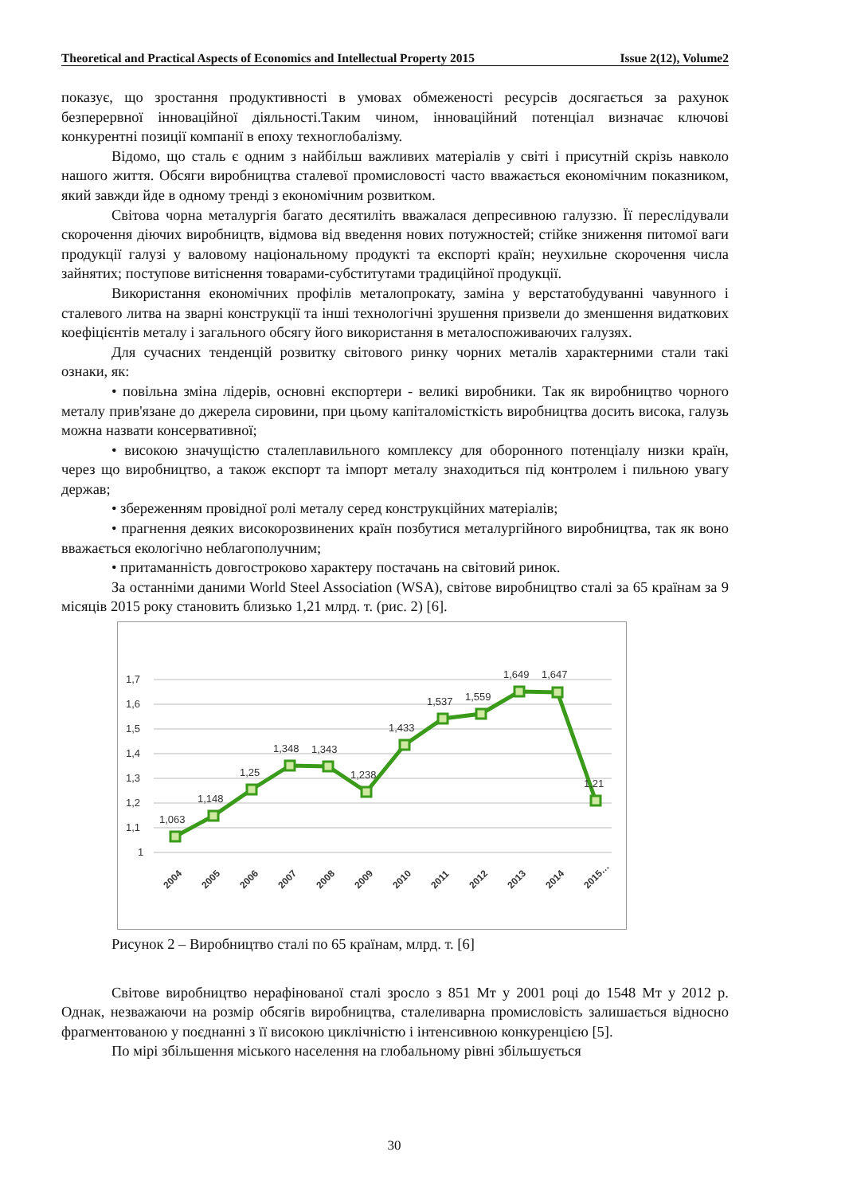Theoretical and Practical Aspects of Economics and Intellectual Property 2015 Issue 2(12), Volume2
показує, що зростання продуктивності в умовах обмеженості ресурсів досягається за рахунок безперервної інноваційної діяльності.Таким чином, інноваційний потенціал визначає ключові конкурентні позиції компанії в епоху техноглобалізму.
Відомо, що сталь є одним з найбільш важливих матеріалів у світі і присутній скрізь навколо нашого життя. Обсяги виробництва сталевої промисловості часто вважається економічним показником, який завжди йде в одному тренді з економічним розвитком.
Світова чорна металургія багато десятиліть вважалася депресивною галуззю. Її переслідували скорочення діючих виробництв, відмова від введення нових потужностей; стійке зниження питомої ваги продукції галузі у валовому національному продукті та експорті країн; неухильне скорочення числа зайнятих; поступове витіснення товарами-субститутами традиційної продукції.
Використання економічних профілів металопрокату, заміна у верстатобудуванні чавунного і сталевого литва на зварні конструкції та інші технологічні зрушення призвели до зменшення видаткових коефіцієнтів металу і загального обсягу його використання в металоспоживаючих галузях.
Для сучасних тенденцій розвитку світового ринку чорних металів характерними стали такі ознаки, як:
• повільна зміна лідерів, основні експортери - великі виробники. Так як виробництво чорного металу прив'язане до джерела сировини, при цьому капіталомісткість виробництва досить висока, галузь можна назвати консервативної;
• високою значущістю сталеплавильного комплексу для оборонного потенціалу низки країн, через що виробництво, а також експорт та імпорт металу знаходиться під контролем і пильною увагу держав;
• збереженням провідної ролі металу серед конструкційних матеріалів;
• прагнення деяких високорозвинених країн позбутися металургійного виробництва, так як воно вважається екологічно неблагополучним;
• притаманність довгостроково характеру постачань на світовий ринок.
За останніми даними World Steel Association (WSA), світове виробництво сталі за 65 країнам за 9 місяців 2015 року становить близько 1,21 млрд. т. (рис. 2) [6].
1,7
1,6
1,5
1,4
1,3
1,2
1,1
1
1,063
1,148
1,25
1,348
1,343
1,238
1,433
1,537
1,559
1,649
1,647
1,21
2004
2005
2006
2007
2008
2009
2010
2011
2012
2013
2014
2015…
Рисунок 2 – Виробництво сталі по 65 країнам, млрд. т. [6]
Світове виробництво нерафінованої сталі зросло з 851 Мт у 2001 році до 1548 Мт у 2012 р. Однак, незважаючи на розмір обсягів виробництва, сталеливарна промисловість залишається відносно фрагментованою у поєднанні з її високою циклічністю і інтенсивною конкуренцією [5].
По мірі збільшення міського населення на глобальному рівні збільшується
30